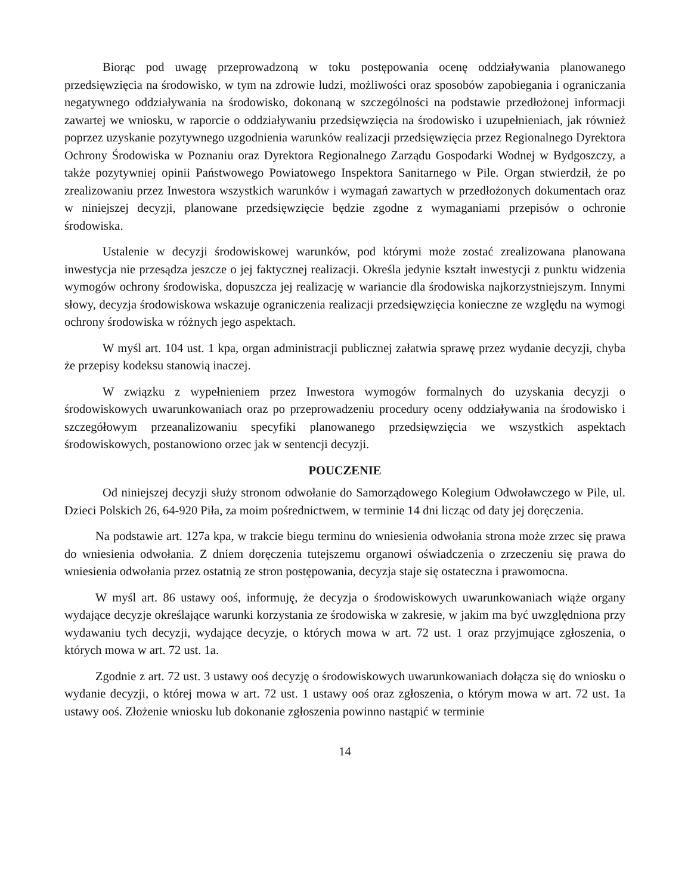Biorąc pod uwagę przeprowadzoną w toku postępowania ocenę oddziaływania planowanego przedsięwzięcia na środowisko, w tym na zdrowie ludzi, możliwości oraz sposobów zapobiegania i ograniczania negatywnego oddziaływania na środowisko, dokonaną w szczególności na podstawie przedłożonej informacji zawartej we wniosku, w raporcie o oddziaływaniu przedsięwzięcia na środowisko i uzupełnieniach, jak również poprzez uzyskanie pozytywnego uzgodnienia warunków realizacji przedsięwzięcia przez Regionalnego Dyrektora Ochrony Środowiska w Poznaniu oraz Dyrektora Regionalnego Zarządu Gospodarki Wodnej w Bydgoszczy, a także pozytywniej opinii Państwowego Powiatowego Inspektora Sanitarnego w Pile. Organ stwierdził, że po zrealizowaniu przez Inwestora wszystkich warunków i wymagań zawartych w przedłożonych dokumentach oraz w niniejszej decyzji, planowane przedsięwzięcie będzie zgodne z wymaganiami przepisów o ochronie środowiska.
Ustalenie w decyzji środowiskowej warunków, pod którymi może zostać zrealizowana planowana inwestycja nie przesądza jeszcze o jej faktycznej realizacji. Określa jedynie kształt inwestycji z punktu widzenia wymogów ochrony środowiska, dopuszcza jej realizację w wariancie dla środowiska najkorzystniejszym. Innymi słowy, decyzja środowiskowa wskazuje ograniczenia realizacji przedsięwzięcia konieczne ze względu na wymogi ochrony środowiska w różnych jego aspektach.
W myśl art. 104 ust. 1 kpa, organ administracji publicznej załatwia sprawę przez wydanie decyzji, chyba że przepisy kodeksu stanowią inaczej.
W związku z wypełnieniem przez Inwestora wymogów formalnych do uzyskania decyzji o środowiskowych uwarunkowaniach oraz po przeprowadzeniu procedury oceny oddziaływania na środowisko i szczegółowym przeanalizowaniu specyfiki planowanego przedsięwzięcia we wszystkich aspektach środowiskowych, postanowiono orzec jak w sentencji decyzji.
POUCZENIE
Od niniejszej decyzji służy stronom odwołanie do Samorządowego Kolegium Odwoławczego w Pile, ul. Dzieci Polskich 26, 64-920 Piła, za moim pośrednictwem, w terminie 14 dni licząc od daty jej doręczenia.
Na podstawie art. 127a kpa, w trakcie biegu terminu do wniesienia odwołania strona może zrzec się prawa do wniesienia odwołania. Z dniem doręczenia tutejszemu organowi oświadczenia o zrzeczeniu się prawa do wniesienia odwołania przez ostatnią ze stron postępowania, decyzja staje się ostateczna i prawomocna.
W myśl art. 86 ustawy ooś, informuję, że decyzja o środowiskowych uwarunkowaniach wiąże organy wydające decyzje określające warunki korzystania ze środowiska w zakresie, w jakim ma być uwzględniona przy wydawaniu tych decyzji, wydające decyzje, o których mowa w art. 72 ust. 1 oraz przyjmujące zgłoszenia, o których mowa w art. 72 ust. 1a.
Zgodnie z art. 72 ust. 3 ustawy ooś decyzję o środowiskowych uwarunkowaniach dołącza się do wniosku o wydanie decyzji, o której mowa w art. 72 ust. 1 ustawy ooś oraz zgłoszenia, o którym mowa w art. 72 ust. 1a ustawy ooś. Złożenie wniosku lub dokonanie zgłoszenia powinno nastąpić w terminie
14